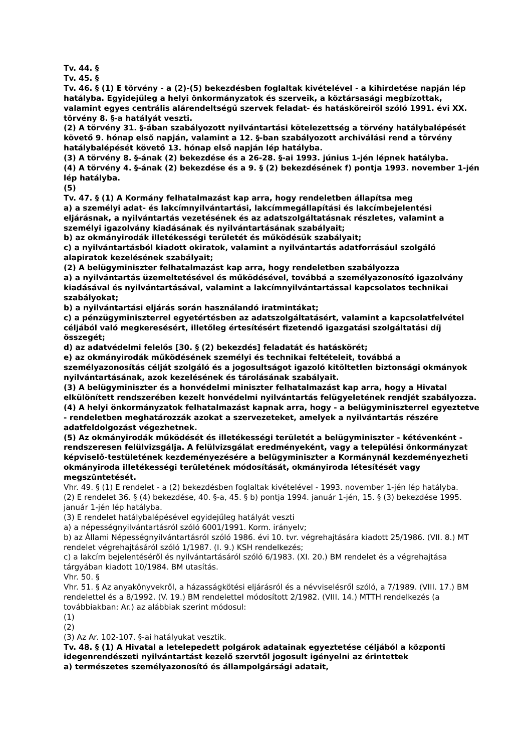Tv. 44. §
Tv. 45. §
Tv. 46. § (1) E törvény - a (2)-(5) bekezdésben foglaltak kivételével - a kihirdetése napján lép hatályba. Egyidejűleg a helyi önkormányzatok és szerveik, a köztársasági megbízottak, valamint egyes centrális alárendeltségű szervek feladat- és hatásköreiről szóló 1991. évi XX. törvény 8. §-a hatályát veszti.
(2) A törvény 31. §-ában szabályozott nyilvántartási kötelezettség a törvény hatálybalépését követő 9. hónap első napján, valamint a 12. §-ban szabályozott archiválási rend a törvény hatálybalépését követő 13. hónap első napján lép hatályba.
(3) A törvény 8. §-ának (2) bekezdése és a 26-28. §-ai 1993. június 1-jén lépnek hatályba.
(4) A törvény 4. §-ának (2) bekezdése és a 9. § (2) bekezdésének f) pontja 1993. november 1-jén lép hatályba.
(5)
Tv. 47. § (1) A Kormány felhatalmazást kap arra, hogy rendeletben állapítsa meg
a) a személyi adat- és lakcímnyilvántartási, lakcímmegállapítási és lakcímbejelentési eljárásnak, a nyilvántartás vezetésének és az adatszolgáltatásnak részletes, valamint a személyi igazolvány kiadásának és nyilvántartásának szabályait;
b) az okmányirodák illetékességi területét és működésük szabályait;
c) a nyilvántartásból kiadott okiratok, valamint a nyilvántartás adatforrásául szolgáló alapiratok kezelésének szabályait;
(2) A belügyminiszter felhatalmazást kap arra, hogy rendeletben szabályozza
a) a nyilvántartás üzemeltetésével és működésével, továbbá a személyazonosító igazolvány kiadásával és nyilvántartásával, valamint a lakcímnyilvántartással kapcsolatos technikai szabályokat;
b) a nyilvántartási eljárás során használandó iratmintákat;
c) a pénzügyminiszterrel egyetértésben az adatszolgáltatásért, valamint a kapcsolatfelvétel céljából való megkeresésért, illetőleg értesítésért fizetendő igazgatási szolgáltatási díj összegét;
d) az adatvédelmi felelős [30. § (2) bekezdés] feladatát és hatáskörét;
e) az okmányirodák működésének személyi és technikai feltételeit, továbbá a személyazonosítás célját szolgáló és a jogosultságot igazoló kitöltetlen biztonsági okmányok nyilvántartásának, azok kezelésének és tárolásának szabályait.
(3) A belügyminiszter és a honvédelmi miniszter felhatalmazást kap arra, hogy a Hivatal elkülönített rendszerében kezelt honvédelmi nyilvántartás felügyeletének rendjét szabályozza.
(4) A helyi önkormányzatok felhatalmazást kapnak arra, hogy - a belügyminiszterrel egyeztetve - rendeletben meghatározzák azokat a szervezeteket, amelyek a nyilvántartás részére adatfeldolgozást végezhetnek.
(5) Az okmányirodák működését és illetékességi területét a belügyminiszter - kétévenként - rendszeresen felülvizsgálja. A felülvizsgálat eredményeként, vagy a települési önkormányzat képviselő-testületének kezdeményezésére a belügyminiszter a Kormánynál kezdeményezheti okmányiroda illetékességi területének módosítását, okmányiroda létesítését vagy megszüntetését.
Vhr. 49. § (1) E rendelet - a (2) bekezdésben foglaltak kivételével - 1993. november 1-jén lép hatályba.
(2) E rendelet 36. § (4) bekezdése, 40. §-a, 45. § b) pontja 1994. január 1-jén, 15. § (3) bekezdése 1995. január 1-jén lép hatályba.
(3) E rendelet hatálybalépésével egyidejűleg hatályát veszti
a) a népességnyilvántartásról szóló 6001/1991. Korm. irányelv;
b) az Állami Népességnyilvántartásról szóló 1986. évi 10. tvr. végrehajtására kiadott 25/1986. (VII. 8.) MT rendelet végrehajtásáról szóló 1/1987. (I. 9.) KSH rendelkezés;
c) a lakcím bejelentéséről és nyilvántartásáról szóló 6/1983. (XI. 20.) BM rendelet és a végrehajtása tárgyában kiadott 10/1984. BM utasítás.
Vhr. 50. §
Vhr. 51. § Az anyakönyvekről, a házasságkötési eljárásról és a névviselésről szóló, a 7/1989. (VIII. 17.) BM rendelettel és a 8/1992. (V. 19.) BM rendelettel módosított 2/1982. (VIII. 14.) MTTH rendelkezés (a továbbiakban: Ar.) az alábbiak szerint módosul:
(1)
(2)
(3) Az Ar. 102-107. §-ai hatályukat vesztik.
Tv. 48. § (1) A Hivatal a letelepedett polgárok adatainak egyeztetése céljából a központi idegenrendészeti nyilvántartást kezelő szervtől jogosult igényelni az érintettek
a) természetes személyazonosító és állampolgársági adatait,